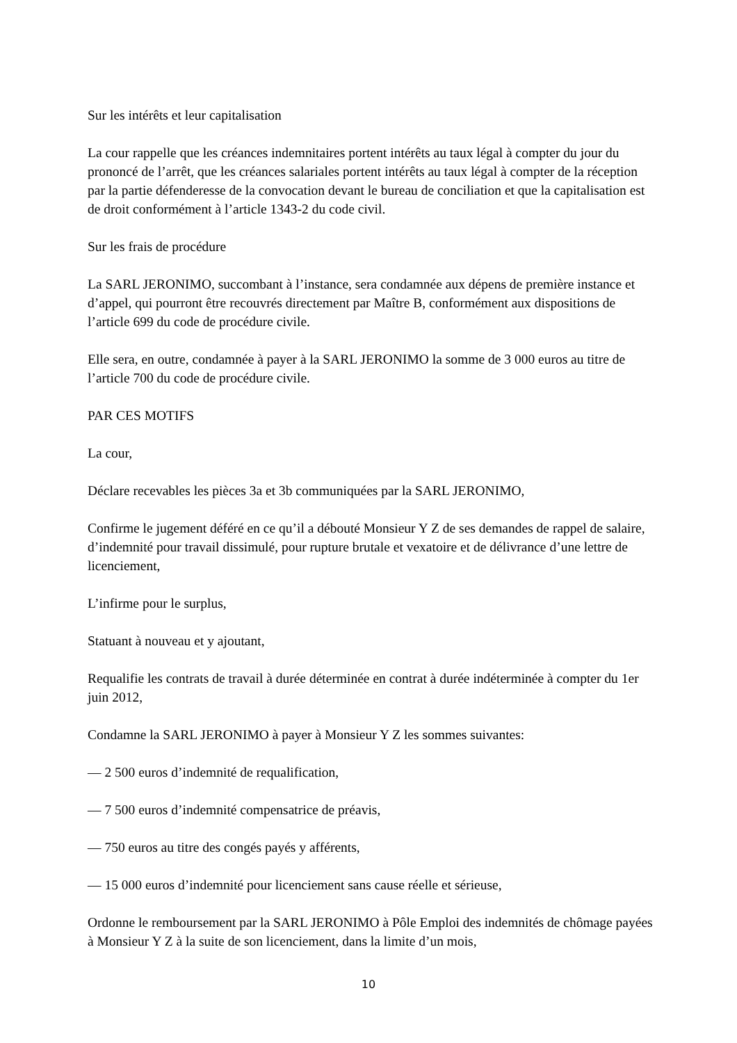Sur les intérêts et leur capitalisation
La cour rappelle que les créances indemnitaires portent intérêts au taux légal à compter du jour du prononcé de l’arrêt, que les créances salariales portent intérêts au taux légal à compter de la réception par la partie défenderesse de la convocation devant le bureau de conciliation et que la capitalisation est de droit conformément à l’article 1343-2 du code civil.
Sur les frais de procédure
La SARL JERONIMO, succombant à l’instance, sera condamnée aux dépens de première instance et d’appel, qui pourront être recouvrés directement par Maître B, conformément aux dispositions de l’article 699 du code de procédure civile.
Elle sera, en outre, condamnée à payer à la SARL JERONIMO la somme de 3 000 euros au titre de l’article 700 du code de procédure civile.
PAR CES MOTIFS
La cour,
Déclare recevables les pièces 3a et 3b communiquées par la SARL JERONIMO,
Confirme le jugement déféré en ce qu’il a débouté Monsieur Y Z de ses demandes de rappel de salaire, d’indemnité pour travail dissimulé, pour rupture brutale et vexatoire et de délivrance d’une lettre de licenciement,
L’infirme pour le surplus,
Statuant à nouveau et y ajoutant,
Requalifie les contrats de travail à durée déterminée en contrat à durée indéterminée à compter du 1er juin 2012,
Condamne la SARL JERONIMO à payer à Monsieur Y Z les sommes suivantes:
— 2 500 euros d’indemnité de requalification,
— 7 500 euros d’indemnité compensatrice de préavis,
— 750 euros au titre des congés payés y afférents,
— 15 000 euros d’indemnité pour licenciement sans cause réelle et sérieuse,
Ordonne le remboursement par la SARL JERONIMO à Pôle Emploi des indemnités de chômage payées à Monsieur Y Z à la suite de son licenciement, dans la limite d’un mois,
10